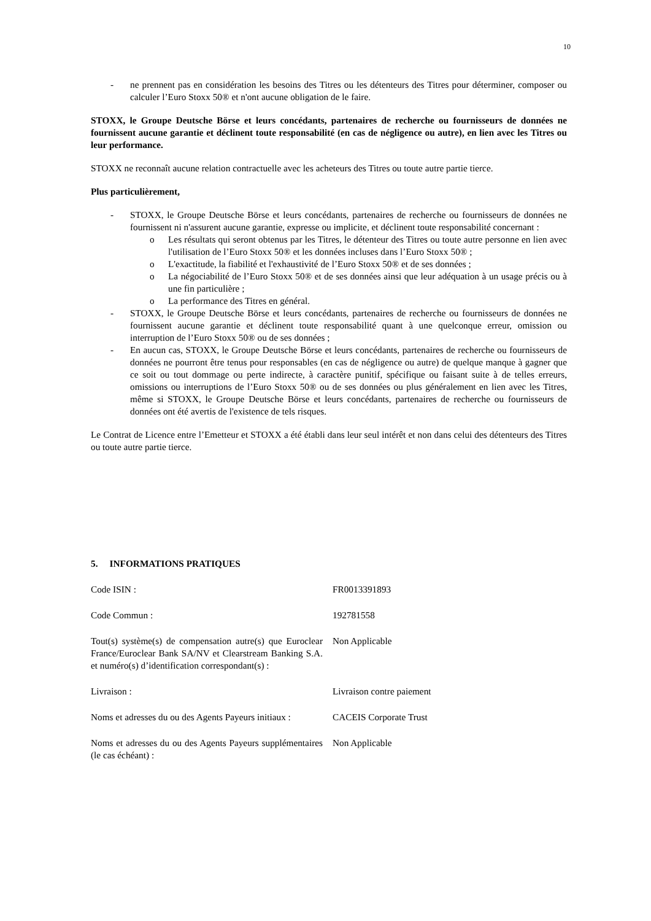10
- ne prennent pas en considération les besoins des Titres ou les détenteurs des Titres pour déterminer, composer ou calculer l’Euro Stoxx 50® et n'ont aucune obligation de le faire.
STOXX, le Groupe Deutsche Börse et leurs concédants, partenaires de recherche ou fournisseurs de données ne fournissent aucune garantie et déclinent toute responsabilité (en cas de négligence ou autre), en lien avec les Titres ou leur performance.
STOXX ne reconnaît aucune relation contractuelle avec les acheteurs des Titres ou toute autre partie tierce.
Plus particulièrement,
- STOXX, le Groupe Deutsche Börse et leurs concédants, partenaires de recherche ou fournisseurs de données ne fournissent ni n'assurent aucune garantie, expresse ou implicite, et déclinent toute responsabilité concernant :
o Les résultats qui seront obtenus par les Titres, le détenteur des Titres ou toute autre personne en lien avec l'utilisation de l’Euro Stoxx 50® et les données incluses dans l’Euro Stoxx 50® ;
o L'exactitude, la fiabilité et l'exhaustivité de l’Euro Stoxx 50® et de ses données ;
o La négociabilité de l’Euro Stoxx 50® et de ses données ainsi que leur adéquation à un usage précis ou à une fin particulière ;
o La performance des Titres en général.
- STOXX, le Groupe Deutsche Börse et leurs concédants, partenaires de recherche ou fournisseurs de données ne fournissent aucune garantie et déclinent toute responsabilité quant à une quelconque erreur, omission ou interruption de l’Euro Stoxx 50® ou de ses données ;
- En aucun cas, STOXX, le Groupe Deutsche Börse et leurs concédants, partenaires de recherche ou fournisseurs de données ne pourront être tenus pour responsables (en cas de négligence ou autre) de quelque manque à gagner que ce soit ou tout dommage ou perte indirecte, à caractère punitif, spécifique ou faisant suite à de telles erreurs, omissions ou interruptions de l’Euro Stoxx 50® ou de ses données ou plus généralement en lien avec les Titres, même si STOXX, le Groupe Deutsche Börse et leurs concédants, partenaires de recherche ou fournisseurs de données ont été avertis de l'existence de tels risques.
Le Contrat de Licence entre l’Emetteur et STOXX a été établi dans leur seul intérêt et non dans celui des détenteurs des Titres ou toute autre partie tierce.
5. INFORMATIONS PRATIQUES
| Code ISIN : | FR0013391893 |
| Code Commun : | 192781558 |
| Tout(s) système(s) de compensation autre(s) que Euroclear France/Euroclear Bank SA/NV et Clearstream Banking S.A. et numéro(s) d’identification correspondant(s) : | Non Applicable |
| Livraison : | Livraison contre paiement |
| Noms et adresses du ou des Agents Payeurs initiaux : | CACEIS Corporate Trust |
| Noms et adresses du ou des Agents Payeurs supplémentaires (le cas échéant) : | Non Applicable |